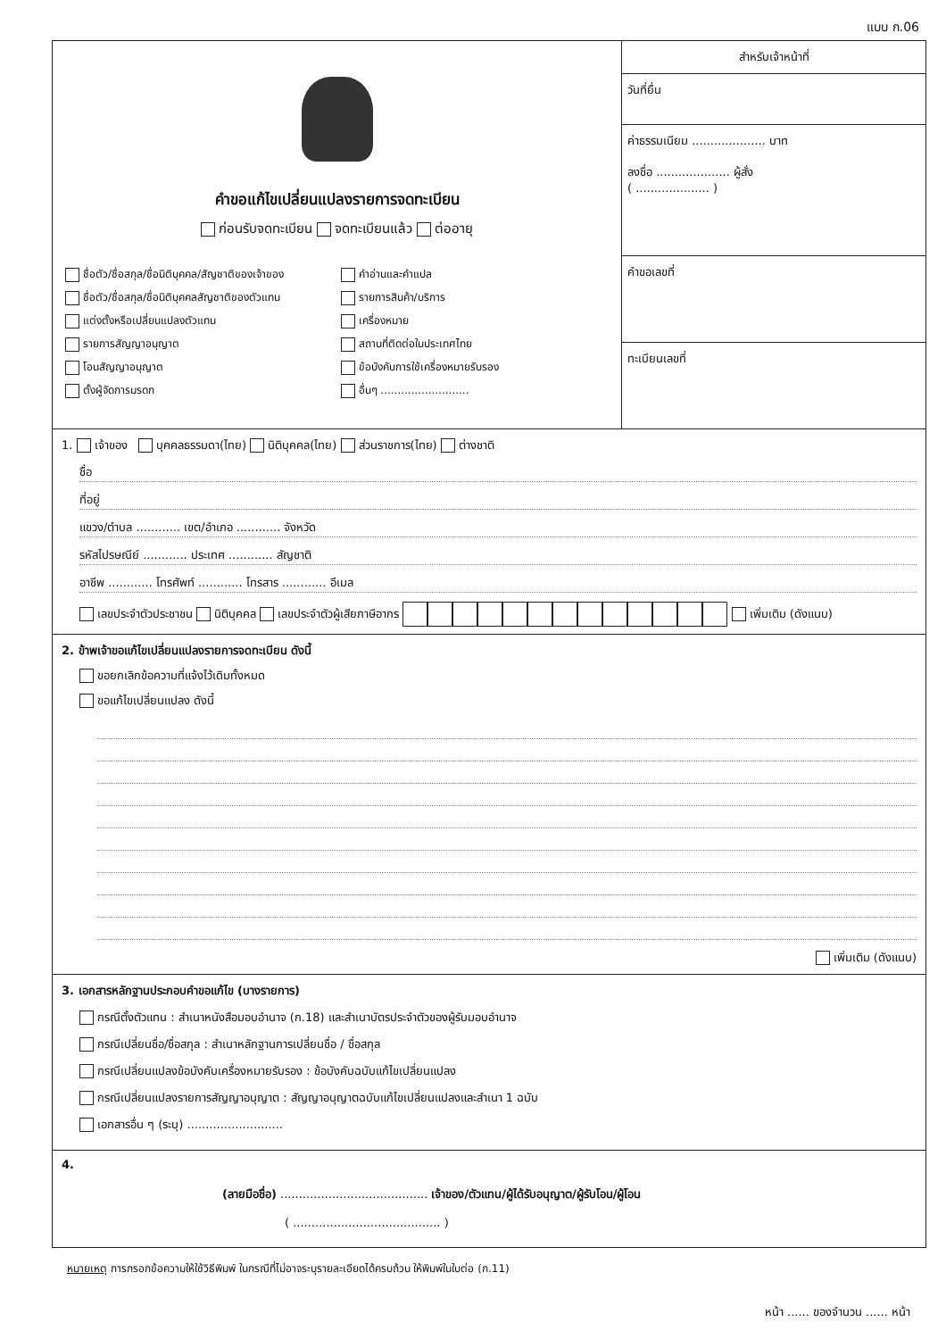แบบ ก.06
คำขอแก้ไขเปลี่ยนแปลงรายการจดทะเบียน
ก่อนรับจดทะเบียน จดทะเบียนแล้ว ต่ออายุ
ชื่อตัว/ชื่อสกุล/ชื่อนิติบุคคล/สัญชาติของเจ้าของ
คำอ่านและคำแปล
ชื่อตัว/ชื่อสกุล/ชื่อนิติบุคคลสัญชาติของตัวแทน
รายการสินค้า/บริการ
แต่งตั้งหรือเปลี่ยนแปลงตัวแทน
เครื่องหมาย
รายการสัญญาอนุญาต
สถานที่ติดต่อในประเทศไทย
โอนสัญญาอนุญาต
ข้อบังคับการใช้เครื่องหมายรับรอง
ตั้งผู้จัดการมรดก
อื่นๆ ..........................
สำหรับเจ้าหน้าที่
วันที่ยื่น
ค่าธรรมเนียม .................... บาท
ลงชื่อ .................... ผู้สั่ง
( .................... )
คำขอเลขที่
ทะเบียนเลขที่
1. เจ้าของ บุคคลธรรมดา(ไทย) นิติบุคคล(ไทย) ส่วนราชการ(ไทย) ต่างชาติ
ชื่อ
ที่อยู่
แขวง/ตำบล ............ เขต/อำเภอ ............ จังหวัด
รหัสไปรษณีย์ ............ ประเทศ ............ สัญชาติ
อาชีพ ............ โทรศัพท์ ............ โทรสาร ............ อีเมล
เลขประจำตัวประชาชน นิติบุคคล เลขประจำตัวผู้เสียภาษีอากร เพิ่มเติม (ดังแนบ)
2. ข้าพเจ้าขอแก้ไขเปลี่ยนแปลงรายการจดทะเบียน ดังนี้
ขอยกเลิกข้อความที่แจ้งไว้เดิมทั้งหมด
ขอแก้ไขเปลี่ยนแปลง ดังนี้
เพิ่มเติม (ดังแนบ)
3. เอกสารหลักฐานประกอบคำขอแก้ไข (บางรายการ)
กรณีตั้งตัวแทน : สำเนาหนังสือมอบอำนาจ (ก.18) และสำเนาบัตรประจำตัวของผู้รับมอบอำนาจ
กรณีเปลี่ยนชื่อ/ชื่อสกุล : สำเนาหลักฐานการเปลี่ยนชื่อ / ชื่อสกุล
กรณีเปลี่ยนแปลงข้อบังคับเครื่องหมายรับรอง : ข้อบังคับฉบับแก้ไขเปลี่ยนแปลง
กรณีเปลี่ยนแปลงรายการสัญญาอนุญาต : สัญญาอนุญาตฉบับแก้ไขเปลี่ยนแปลงและสำเนา 1 ฉบับ
เอกสารอื่น ๆ (ระบุ) ..........................
4.
(ลายมือชื่อ) ........................................ เจ้าของ/ตัวแทน/ผู้ได้รับอนุญาต/ผู้รับโอน/ผู้โอน
( ........................................ )
หมายเหตุ การกรอกข้อความให้ใช้วิธีพิมพ์ ในกรณีที่ไม่อาจระบุรายละเอียดได้ครบถ้วน ให้พิมพ์ในใบต่อ (ก.11)
หน้า ...... ของจำนวน ...... หน้า